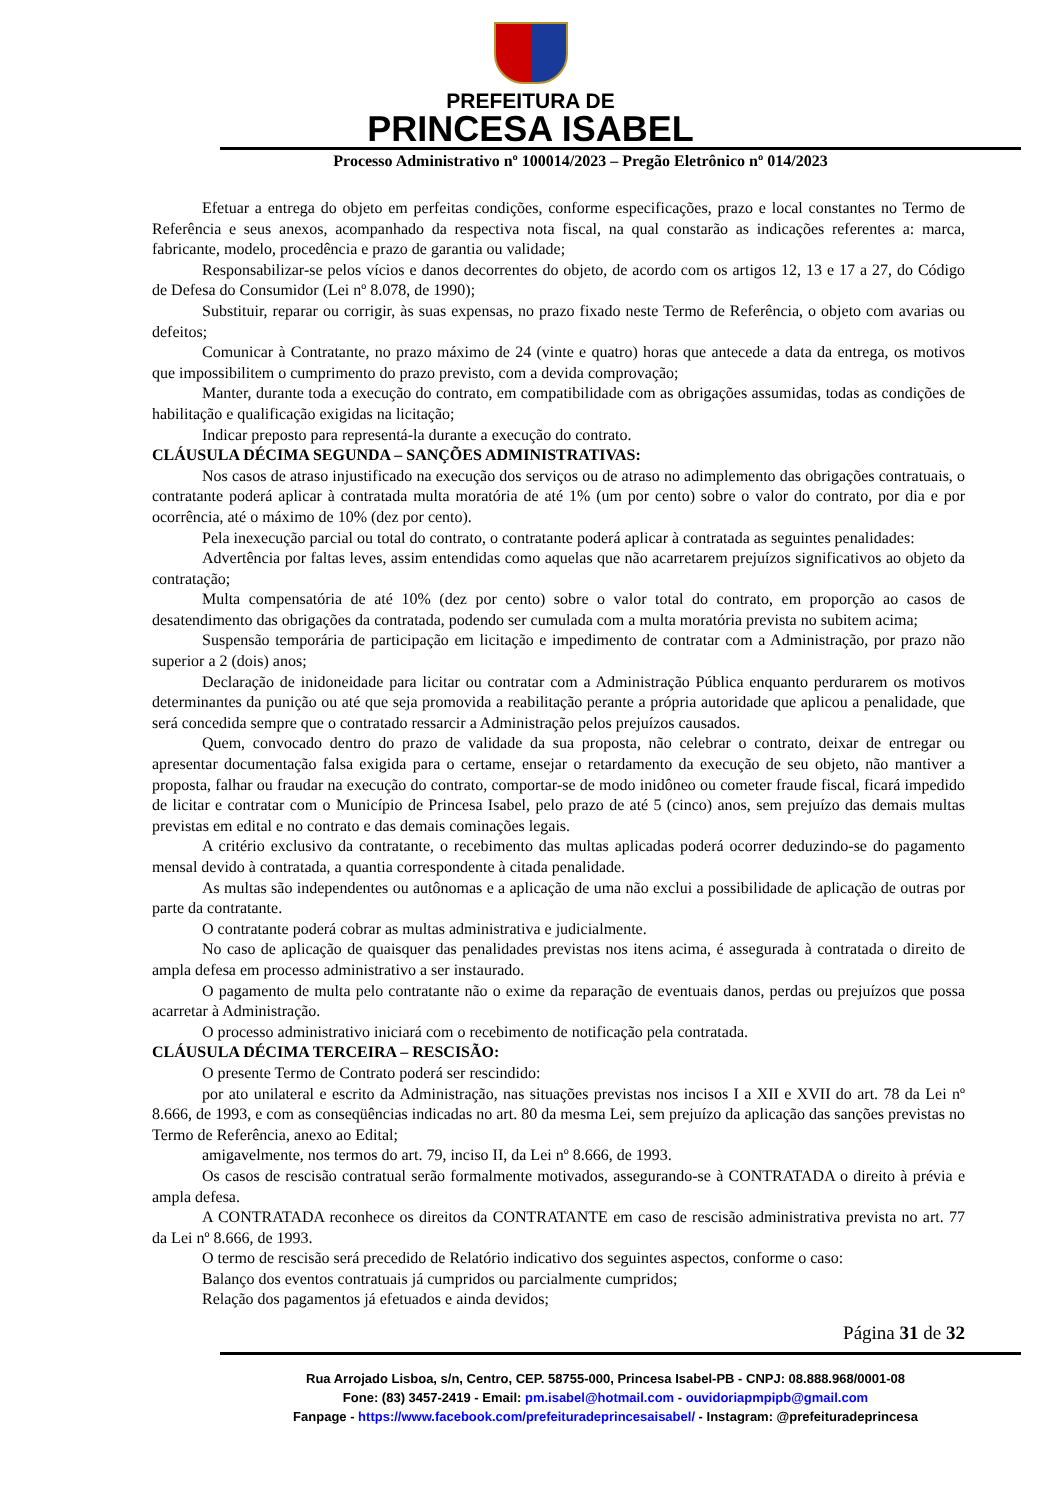PREFEITURA DE
PRINCESA ISABEL
Processo Administrativo nº 100014/2023 – Pregão Eletrônico nº 014/2023
Efetuar a entrega do objeto em perfeitas condições, conforme especificações, prazo e local constantes no Termo de Referência e seus anexos, acompanhado da respectiva nota fiscal, na qual constarão as indicações referentes a: marca, fabricante, modelo, procedência e prazo de garantia ou validade;
Responsabilizar-se pelos vícios e danos decorrentes do objeto, de acordo com os artigos 12, 13 e 17 a 27, do Código de Defesa do Consumidor (Lei nº 8.078, de 1990);
Substituir, reparar ou corrigir, às suas expensas, no prazo fixado neste Termo de Referência, o objeto com avarias ou defeitos;
Comunicar à Contratante, no prazo máximo de 24 (vinte e quatro) horas que antecede a data da entrega, os motivos que impossibilitem o cumprimento do prazo previsto, com a devida comprovação;
Manter, durante toda a execução do contrato, em compatibilidade com as obrigações assumidas, todas as condições de habilitação e qualificação exigidas na licitação;
Indicar preposto para representá-la durante a execução do contrato.
CLÁUSULA DÉCIMA SEGUNDA – SANÇÕES ADMINISTRATIVAS:
Nos casos de atraso injustificado na execução dos serviços ou de atraso no adimplemento das obrigações contratuais, o contratante poderá aplicar à contratada multa moratória de até 1% (um por cento) sobre o valor do contrato, por dia e por ocorrência, até o máximo de 10% (dez por cento).
Pela inexecução parcial ou total do contrato, o contratante poderá aplicar à contratada as seguintes penalidades:
Advertência por faltas leves, assim entendidas como aquelas que não acarretarem prejuízos significativos ao objeto da contratação;
Multa compensatória de até 10% (dez por cento) sobre o valor total do contrato, em proporção ao casos de desatendimento das obrigações da contratada, podendo ser cumulada com a multa moratória prevista no subitem acima;
Suspensão temporária de participação em licitação e impedimento de contratar com a Administração, por prazo não superior a 2 (dois) anos;
Declaração de inidoneidade para licitar ou contratar com a Administração Pública enquanto perdurarem os motivos determinantes da punição ou até que seja promovida a reabilitação perante a própria autoridade que aplicou a penalidade, que será concedida sempre que o contratado ressarcir a Administração pelos prejuízos causados.
Quem, convocado dentro do prazo de validade da sua proposta, não celebrar o contrato, deixar de entregar ou apresentar documentação falsa exigida para o certame, ensejar o retardamento da execução de seu objeto, não mantiver a proposta, falhar ou fraudar na execução do contrato, comportar-se de modo inidôneo ou cometer fraude fiscal, ficará impedido de licitar e contratar com o Município de Princesa Isabel, pelo prazo de até 5 (cinco) anos, sem prejuízo das demais multas previstas em edital e no contrato e das demais cominações legais.
A critério exclusivo da contratante, o recebimento das multas aplicadas poderá ocorrer deduzindo-se do pagamento mensal devido à contratada, a quantia correspondente à citada penalidade.
As multas são independentes ou autônomas e a aplicação de uma não exclui a possibilidade de aplicação de outras por parte da contratante.
O contratante poderá cobrar as multas administrativa e judicialmente.
No caso de aplicação de quaisquer das penalidades previstas nos itens acima, é assegurada à contratada o direito de ampla defesa em processo administrativo a ser instaurado.
O pagamento de multa pelo contratante não o exime da reparação de eventuais danos, perdas ou prejuízos que possa acarretar à Administração.
O processo administrativo iniciará com o recebimento de notificação pela contratada.
CLÁUSULA DÉCIMA TERCEIRA – RESCISÃO:
O presente Termo de Contrato poderá ser rescindido:
por ato unilateral e escrito da Administração, nas situações previstas nos incisos I a XII e XVII do art. 78 da Lei nº 8.666, de 1993, e com as conseqüências indicadas no art. 80 da mesma Lei, sem prejuízo da aplicação das sanções previstas no Termo de Referência, anexo ao Edital;
amigavelmente, nos termos do art. 79, inciso II, da Lei nº 8.666, de 1993.
Os casos de rescisão contratual serão formalmente motivados, assegurando-se à CONTRATADA o direito à prévia e ampla defesa.
A CONTRATADA reconhece os direitos da CONTRATANTE em caso de rescisão administrativa prevista no art. 77 da Lei nº 8.666, de 1993.
O termo de rescisão será precedido de Relatório indicativo dos seguintes aspectos, conforme o caso:
Balanço dos eventos contratuais já cumpridos ou parcialmente cumpridos;
Relação dos pagamentos já efetuados e ainda devidos;
Página 31 de 32
Rua Arrojado Lisboa, s/n, Centro, CEP. 58755-000, Princesa Isabel-PB - CNPJ: 08.888.968/0001-08
Fone: (83) 3457-2419 - Email: pm.isabel@hotmail.com - ouvidoriapmpipb@gmail.com
Fanpage - https://www.facebook.com/prefeituradeprincesaisabel/ - Instagram: @prefeituradeprincesa